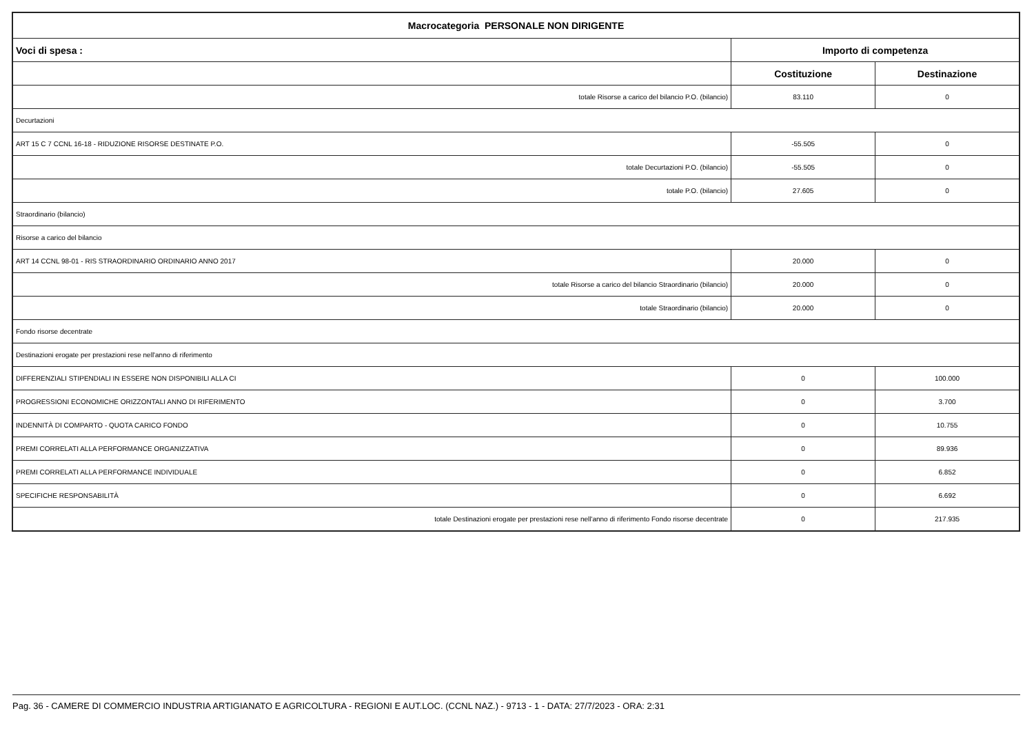| Macrocategoria PERSONALE NON DIRIGENTE | | |
| --- | --- | --- |
| Voci di spesa : | Importo di competenza | |
| | Costituzione | Destinazione |
| totale Risorse a carico del bilancio P.O. (bilancio) | 83.110 | 0 |
| Decurtazioni | | |
| ART 15 C 7 CCNL 16-18 - RIDUZIONE RISORSE DESTINATE P.O. | -55.505 | 0 |
| totale Decurtazioni P.O. (bilancio) | -55.505 | 0 |
| totale P.O. (bilancio) | 27.605 | 0 |
| Straordinario (bilancio) | | |
| Risorse a carico del bilancio | | |
| ART 14 CCNL 98-01 - RIS STRAORDINARIO ORDINARIO ANNO 2017 | 20.000 | 0 |
| totale Risorse a carico del bilancio Straordinario (bilancio) | 20.000 | 0 |
| totale Straordinario (bilancio) | 20.000 | 0 |
| Fondo risorse decentrate | | |
| Destinazioni erogate per prestazioni rese nell'anno di riferimento | | |
| DIFFERENZIALI STIPENDIALI IN ESSERE NON DISPONIBILI ALLA CI | 0 | 100.000 |
| PROGRESSIONI ECONOMICHE ORIZZONTALI ANNO DI RIFERIMENTO | 0 | 3.700 |
| INDENNITÀ DI COMPARTO - QUOTA CARICO FONDO | 0 | 10.755 |
| PREMI CORRELATI ALLA PERFORMANCE ORGANIZZATIVA | 0 | 89.936 |
| PREMI CORRELATI ALLA PERFORMANCE INDIVIDUALE | 0 | 6.852 |
| SPECIFICHE RESPONSABILITÀ | 0 | 6.692 |
| totale Destinazioni erogate per prestazioni rese nell'anno di riferimento Fondo risorse decentrate | 0 | 217.935 |
Pag. 36 - CAMERE DI COMMERCIO INDUSTRIA ARTIGIANATO E AGRICOLTURA - REGIONI E AUT.LOC. (CCNL NAZ.) - 9713 - 1 - DATA: 27/7/2023 - ORA: 2:31